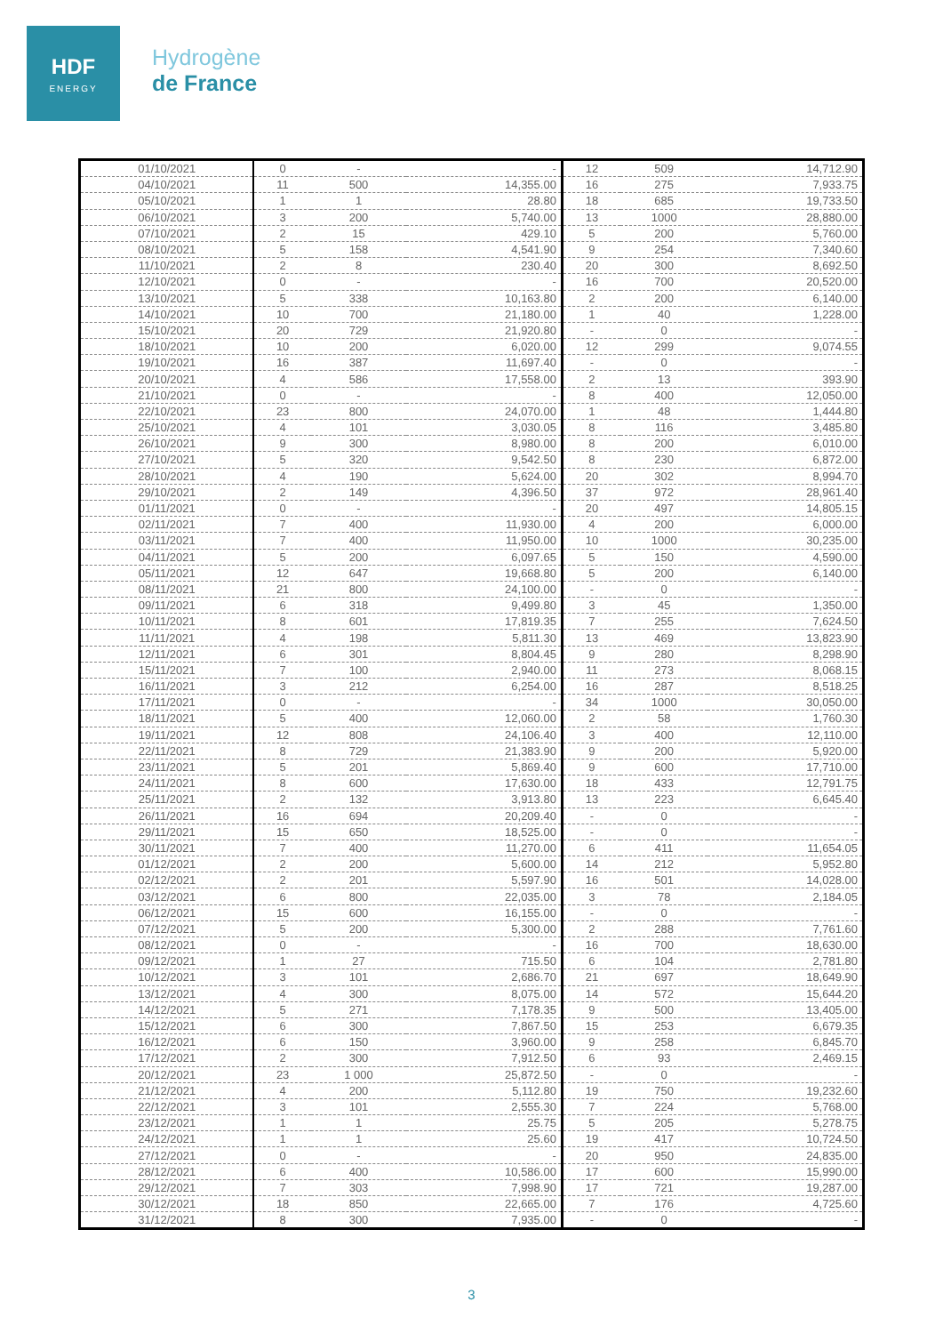HDF
ENERGY
Hydrogène
de France
| 01/10/2021 | 0 | - | - | 12 | 509 | 14,712.90 |
| 04/10/2021 | 11 | 500 | 14,355.00 | 16 | 275 | 7,933.75 |
| 05/10/2021 | 1 | 1 | 28.80 | 18 | 685 | 19,733.50 |
| 06/10/2021 | 3 | 200 | 5,740.00 | 13 | 1000 | 28,880.00 |
| 07/10/2021 | 2 | 15 | 429.10 | 5 | 200 | 5,760.00 |
| 08/10/2021 | 5 | 158 | 4,541.90 | 9 | 254 | 7,340.60 |
| 11/10/2021 | 2 | 8 | 230.40 | 20 | 300 | 8,692.50 |
| 12/10/2021 | 0 | - | - | 16 | 700 | 20,520.00 |
| 13/10/2021 | 5 | 338 | 10,163.80 | 2 | 200 | 6,140.00 |
| 14/10/2021 | 10 | 700 | 21,180.00 | 1 | 40 | 1,228.00 |
| 15/10/2021 | 20 | 729 | 21,920.80 | - | 0 | - |
| 18/10/2021 | 10 | 200 | 6,020.00 | 12 | 299 | 9,074.55 |
| 19/10/2021 | 16 | 387 | 11,697.40 | - | 0 | - |
| 20/10/2021 | 4 | 586 | 17,558.00 | 2 | 13 | 393.90 |
| 21/10/2021 | 0 | - | - | 8 | 400 | 12,050.00 |
| 22/10/2021 | 23 | 800 | 24,070.00 | 1 | 48 | 1,444.80 |
| 25/10/2021 | 4 | 101 | 3,030.05 | 8 | 116 | 3,485.80 |
| 26/10/2021 | 9 | 300 | 8,980.00 | 8 | 200 | 6,010.00 |
| 27/10/2021 | 5 | 320 | 9,542.50 | 8 | 230 | 6,872.00 |
| 28/10/2021 | 4 | 190 | 5,624.00 | 20 | 302 | 8,994.70 |
| 29/10/2021 | 2 | 149 | 4,396.50 | 37 | 972 | 28,961.40 |
| 01/11/2021 | 0 | - | - | 20 | 497 | 14,805.15 |
| 02/11/2021 | 7 | 400 | 11,930.00 | 4 | 200 | 6,000.00 |
| 03/11/2021 | 7 | 400 | 11,950.00 | 10 | 1000 | 30,235.00 |
| 04/11/2021 | 5 | 200 | 6,097.65 | 5 | 150 | 4,590.00 |
| 05/11/2021 | 12 | 647 | 19,668.80 | 5 | 200 | 6,140.00 |
| 08/11/2021 | 21 | 800 | 24,100.00 | - | 0 | - |
| 09/11/2021 | 6 | 318 | 9,499.80 | 3 | 45 | 1,350.00 |
| 10/11/2021 | 8 | 601 | 17,819.35 | 7 | 255 | 7,624.50 |
| 11/11/2021 | 4 | 198 | 5,811.30 | 13 | 469 | 13,823.90 |
| 12/11/2021 | 6 | 301 | 8,804.45 | 9 | 280 | 8,298.90 |
| 15/11/2021 | 7 | 100 | 2,940.00 | 11 | 273 | 8,068.15 |
| 16/11/2021 | 3 | 212 | 6,254.00 | 16 | 287 | 8,518.25 |
| 17/11/2021 | 0 | - | - | 34 | 1000 | 30,050.00 |
| 18/11/2021 | 5 | 400 | 12,060.00 | 2 | 58 | 1,760.30 |
| 19/11/2021 | 12 | 808 | 24,106.40 | 3 | 400 | 12,110.00 |
| 22/11/2021 | 8 | 729 | 21,383.90 | 9 | 200 | 5,920.00 |
| 23/11/2021 | 5 | 201 | 5,869.40 | 9 | 600 | 17,710.00 |
| 24/11/2021 | 8 | 600 | 17,630.00 | 18 | 433 | 12,791.75 |
| 25/11/2021 | 2 | 132 | 3,913.80 | 13 | 223 | 6,645.40 |
| 26/11/2021 | 16 | 694 | 20,209.40 | - | 0 | - |
| 29/11/2021 | 15 | 650 | 18,525.00 | - | 0 | - |
| 30/11/2021 | 7 | 400 | 11,270.00 | 6 | 411 | 11,654.05 |
| 01/12/2021 | 2 | 200 | 5,600.00 | 14 | 212 | 5,952.80 |
| 02/12/2021 | 2 | 201 | 5,597.90 | 16 | 501 | 14,028.00 |
| 03/12/2021 | 6 | 800 | 22,035.00 | 3 | 78 | 2,184.05 |
| 06/12/2021 | 15 | 600 | 16,155.00 | - | 0 | - |
| 07/12/2021 | 5 | 200 | 5,300.00 | 2 | 288 | 7,761.60 |
| 08/12/2021 | 0 | - | - | 16 | 700 | 18,630.00 |
| 09/12/2021 | 1 | 27 | 715.50 | 6 | 104 | 2,781.80 |
| 10/12/2021 | 3 | 101 | 2,686.70 | 21 | 697 | 18,649.90 |
| 13/12/2021 | 4 | 300 | 8,075.00 | 14 | 572 | 15,644.20 |
| 14/12/2021 | 5 | 271 | 7,178.35 | 9 | 500 | 13,405.00 |
| 15/12/2021 | 6 | 300 | 7,867.50 | 15 | 253 | 6,679.35 |
| 16/12/2021 | 6 | 150 | 3,960.00 | 9 | 258 | 6,845.70 |
| 17/12/2021 | 2 | 300 | 7,912.50 | 6 | 93 | 2,469.15 |
| 20/12/2021 | 23 | 1 000 | 25,872.50 | - | 0 | - |
| 21/12/2021 | 4 | 200 | 5,112.80 | 19 | 750 | 19,232.60 |
| 22/12/2021 | 3 | 101 | 2,555.30 | 7 | 224 | 5,768.00 |
| 23/12/2021 | 1 | 1 | 25.75 | 5 | 205 | 5,278.75 |
| 24/12/2021 | 1 | 1 | 25.60 | 19 | 417 | 10,724.50 |
| 27/12/2021 | 0 | - | - | 20 | 950 | 24,835.00 |
| 28/12/2021 | 6 | 400 | 10,586.00 | 17 | 600 | 15,990.00 |
| 29/12/2021 | 7 | 303 | 7,998.90 | 17 | 721 | 19,287.00 |
| 30/12/2021 | 18 | 850 | 22,665.00 | 7 | 176 | 4,725.60 |
| 31/12/2021 | 8 | 300 | 7,935.00 | - | 0 | - |
3